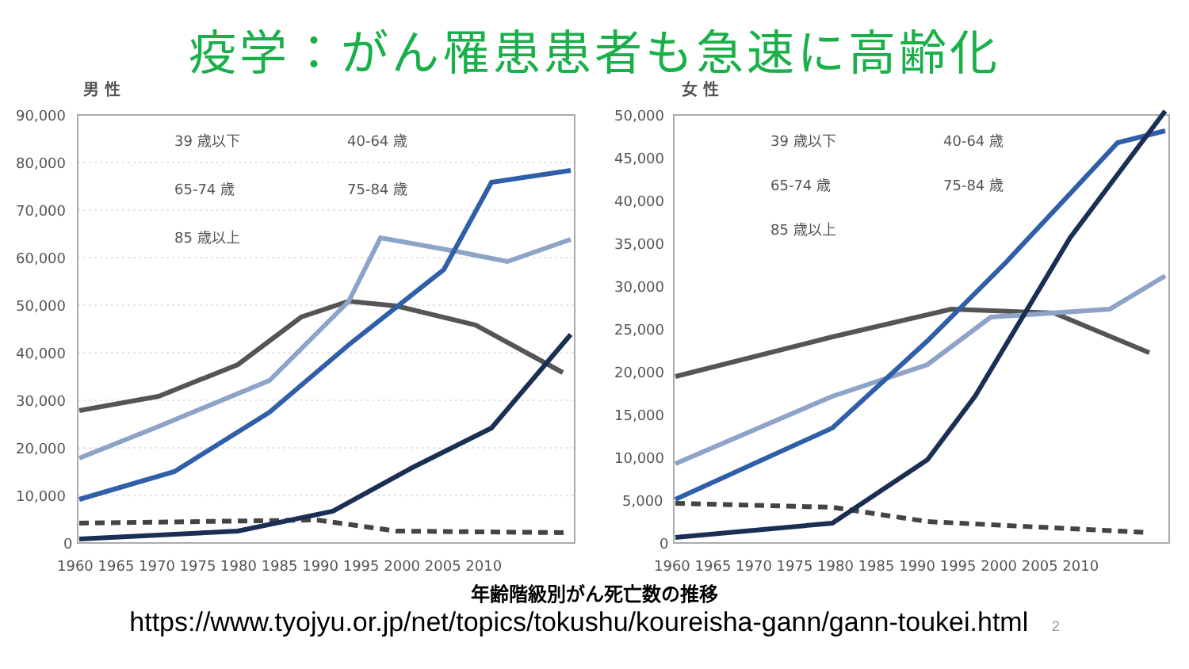疫学：がん罹患患者も急速に高齢化
男 性
90,000
80,000
70,000
60,000
50,000
40,000
30,000
20,000
10,000
0
1960 1965 1970 1975 1980 1985 1990 1995 2000 2005 2010
39 歳以下
40-64 歳
65-74 歳
75-84 歳
85 歳以上
女 性
50,000
45,000
40,000
35,000
30,000
25,000
20,000
15,000
10,000
5,000
0
1960 1965 1970 1975 1980 1985 1990 1995 2000 2005 2010
39 歳以下
40-64 歳
65-74 歳
75-84 歳
85 歳以上
年齢階級別がん死亡数の推移
https://www.tyojyu.or.jp/net/topics/tokushu/koureisha-gann/gann-toukei.html 2